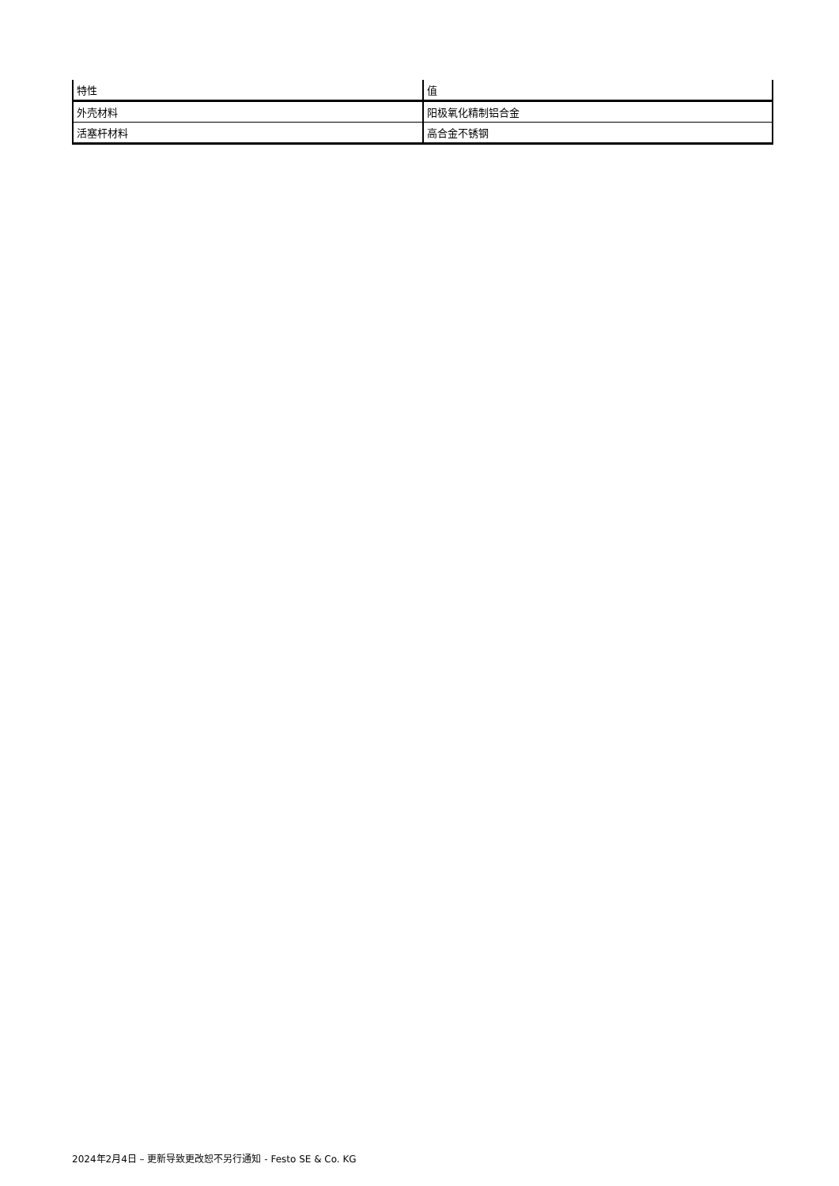| 特性 | 值 |
| --- | --- |
| 外壳材料 | 阳极氧化精制铝合金 |
| 活塞杆材料 | 高合金不锈钢 |
2024年2月4日 – 更新导致更改恕不另行通知 - Festo SE & Co. KG